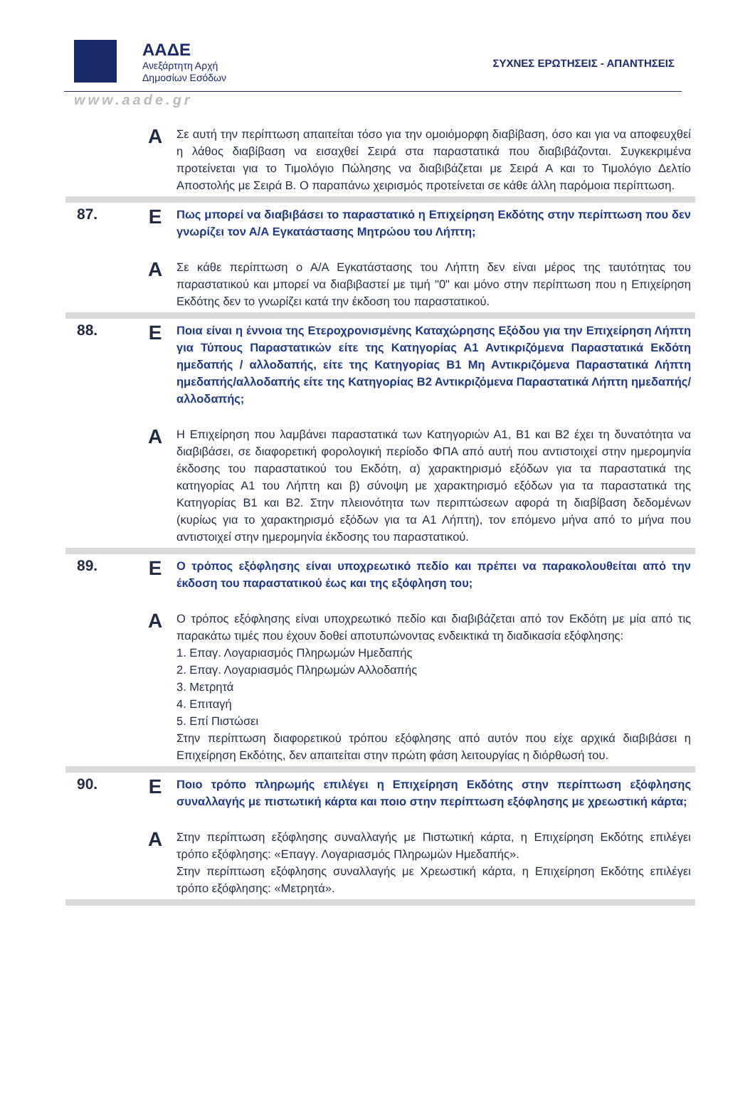ΑΑΔΕ
Ανεξάρτητη Αρχή
Δημοσίων Εσόδων
ΣΥΧΝΕΣ ΕΡΩΤΗΣΕΙΣ - ΑΠΑΝΤΗΣΕΙΣ
www.aade.gr
A
Σε αυτή την περίπτωση απαιτείται τόσο για την ομοιόμορφη διαβίβαση, όσο και για να αποφευχθεί η λάθος διαβίβαση να εισαχθεί Σειρά στα παραστατικά που διαβιβάζονται. Συγκεκριμένα προτείνεται για το Τιμολόγιο Πώλησης να διαβιβάζεται με Σειρά Α και το Τιμολόγιο Δελτίο Αποστολής με Σειρά Β. Ο παραπάνω χειρισμός προτείνεται σε κάθε άλλη παρόμοια περίπτωση.
87.
E
Πως μπορεί να διαβιβάσει το παραστατικό η Επιχείρηση Εκδότης στην περίπτωση που δεν γνωρίζει τον Α/Α Εγκατάστασης Μητρώου του Λήπτη;
A
Σε κάθε περίπτωση ο Α/Α Εγκατάστασης του Λήπτη δεν είναι μέρος της ταυτότητας του παραστατικού και μπορεί να διαβιβαστεί με τιμή "0" και μόνο στην περίπτωση που η Επιχείρηση Εκδότης δεν το γνωρίζει κατά την έκδοση του παραστατικού.
88.
E
Ποια είναι η έννοια της Ετεροχρονισμένης Καταχώρησης Εξόδου για την Επιχείρηση Λήπτη για Τύπους Παραστατικών είτε της Κατηγορίας Α1 Αντικριζόμενα Παραστατικά Εκδότη ημεδαπής / αλλοδαπής, είτε της Κατηγορίας Β1 Μη Αντικριζόμενα Παραστατικά Λήπτη ημεδαπής/αλλοδαπής είτε της Κατηγορίας Β2 Αντικριζόμενα Παραστατικά Λήπτη ημεδαπής/αλλοδαπής;
A
Η Επιχείρηση που λαμβάνει παραστατικά των Κατηγοριών Α1, Β1 και Β2 έχει τη δυνατότητα να διαβιβάσει, σε διαφορετική φορολογική περίοδο ΦΠΑ από αυτή που αντιστοιχεί στην ημερομηνία έκδοσης του παραστατικού του Εκδότη, α) χαρακτηρισμό εξόδων για τα παραστατικά της κατηγορίας Α1 του Λήπτη και β) σύνοψη με χαρακτηρισμό εξόδων για τα παραστατικά της Κατηγορίας Β1 και Β2. Στην πλειονότητα των περιπτώσεων αφορά τη διαβίβαση δεδομένων (κυρίως για το χαρακτηρισμό εξόδων για τα Α1 Λήπτη), τον επόμενο μήνα από το μήνα που αντιστοιχεί στην ημερομηνία έκδοσης του παραστατικού.
89.
E
Ο τρόπος εξόφλησης είναι υποχρεωτικό πεδίο και πρέπει να παρακολουθείται από την έκδοση του παραστατικού έως και της εξόφληση του;
A
Ο τρόπος εξόφλησης είναι υποχρεωτικό πεδίο και διαβιβάζεται από τον Εκδότη με μία από τις παρακάτω τιμές που έχουν δοθεί αποτυπώνοντας ενδεικτικά τη διαδικασία εξόφλησης:
1. Επαγ. Λογαριασμός Πληρωμών Ημεδαπής
2. Επαγ. Λογαριασμός Πληρωμών Αλλοδαπής
3. Μετρητά
4. Επιταγή
5. Επί Πιστώσει
Στην περίπτωση διαφορετικού τρόπου εξόφλησης από αυτόν που είχε αρχικά διαβιβάσει η Επιχείρηση Εκδότης, δεν απαιτείται στην πρώτη φάση λειτουργίας η διόρθωσή του.
90.
E
Ποιο τρόπο πληρωμής επιλέγει η Επιχείρηση Εκδότης στην περίπτωση εξόφλησης συναλλαγής με πιστωτική κάρτα και ποιο στην περίπτωση εξόφλησης με χρεωστική κάρτα;
A
Στην περίπτωση εξόφλησης συναλλαγής με Πιστωτική κάρτα, η Επιχείρηση Εκδότης επιλέγει τρόπο εξόφλησης: «Επαγγ. Λογαριασμός Πληρωμών Ημεδαπής».
Στην περίπτωση εξόφλησης συναλλαγής με Χρεωστική κάρτα, η Επιχείρηση Εκδότης επιλέγει τρόπο εξόφλησης: «Μετρητά».